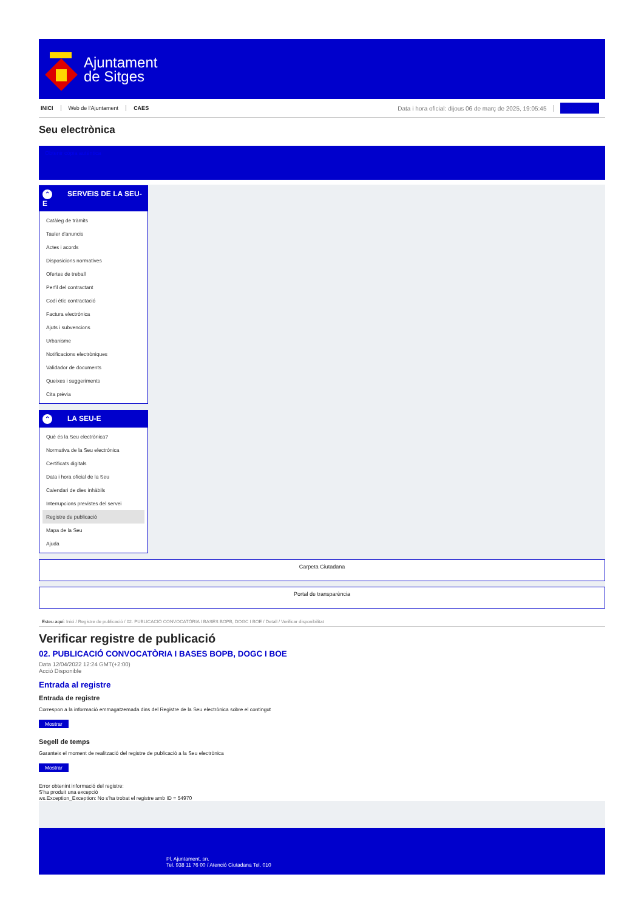Ajuntament
de Sitges
INICI Web de l'Ajuntament CAES Data i hora oficial: dijous 06 de març de 2025, 19:05:45 Sincronitzar
Seu electrònica
Obtenir còpia autèntica
⌃ SERVEIS DE LA SEU-E
Catàleg de tràmits
Tauler d'anuncis
Actes i acords
Disposicions normatives
Ofertes de treball
Perfil del contractant
Codi ètic contractació
Factura electrònica
Ajuts i subvencions
Urbanisme
Notificacions electròniques
Validador de documents
Queixes i suggeriments
Cita prèvia
⌃ LA SEU-E
Què és la Seu electrònica?
Normativa de la Seu electrònica
Certificats digitals
Data i hora oficial de la Seu
Calendari de dies inhàbils
Interrupcions previstes del servei
Registre de publicació
Mapa de la Seu
Ajuda
Carpeta Ciutadana
Portal de transparència
Esteu aquí: Inici / Registre de publicació / 02. PUBLICACIÓ CONVOCATÒRIA I BASES BOPB, DOGC I BOE / Detall / Verificar disponibilitat
Verificar registre de publicació
02. PUBLICACIÓ CONVOCATÒRIA I BASES BOPB, DOGC I BOE
Data 12/04/2022 12:24 GMT(+2:00)
Acció Disponible
Entrada al registre
Entrada de registre
Correspon a la informació emmagatzemada dins del Registre de la Seu electrònica sobre el contingut
Mostrar
Segell de temps
Garanteix el moment de realització del registre de publicació a la Seu electrònica
Mostrar
Error obtenint informació del registre:
S'ha produit una excepció
ws.Exception_Exception: No s'ha trobat el registre amb ID = 54970
Pl. Ajuntament, sn.
Tel. 938 11 76 00 / Atenció Ciutadana Tel. 010